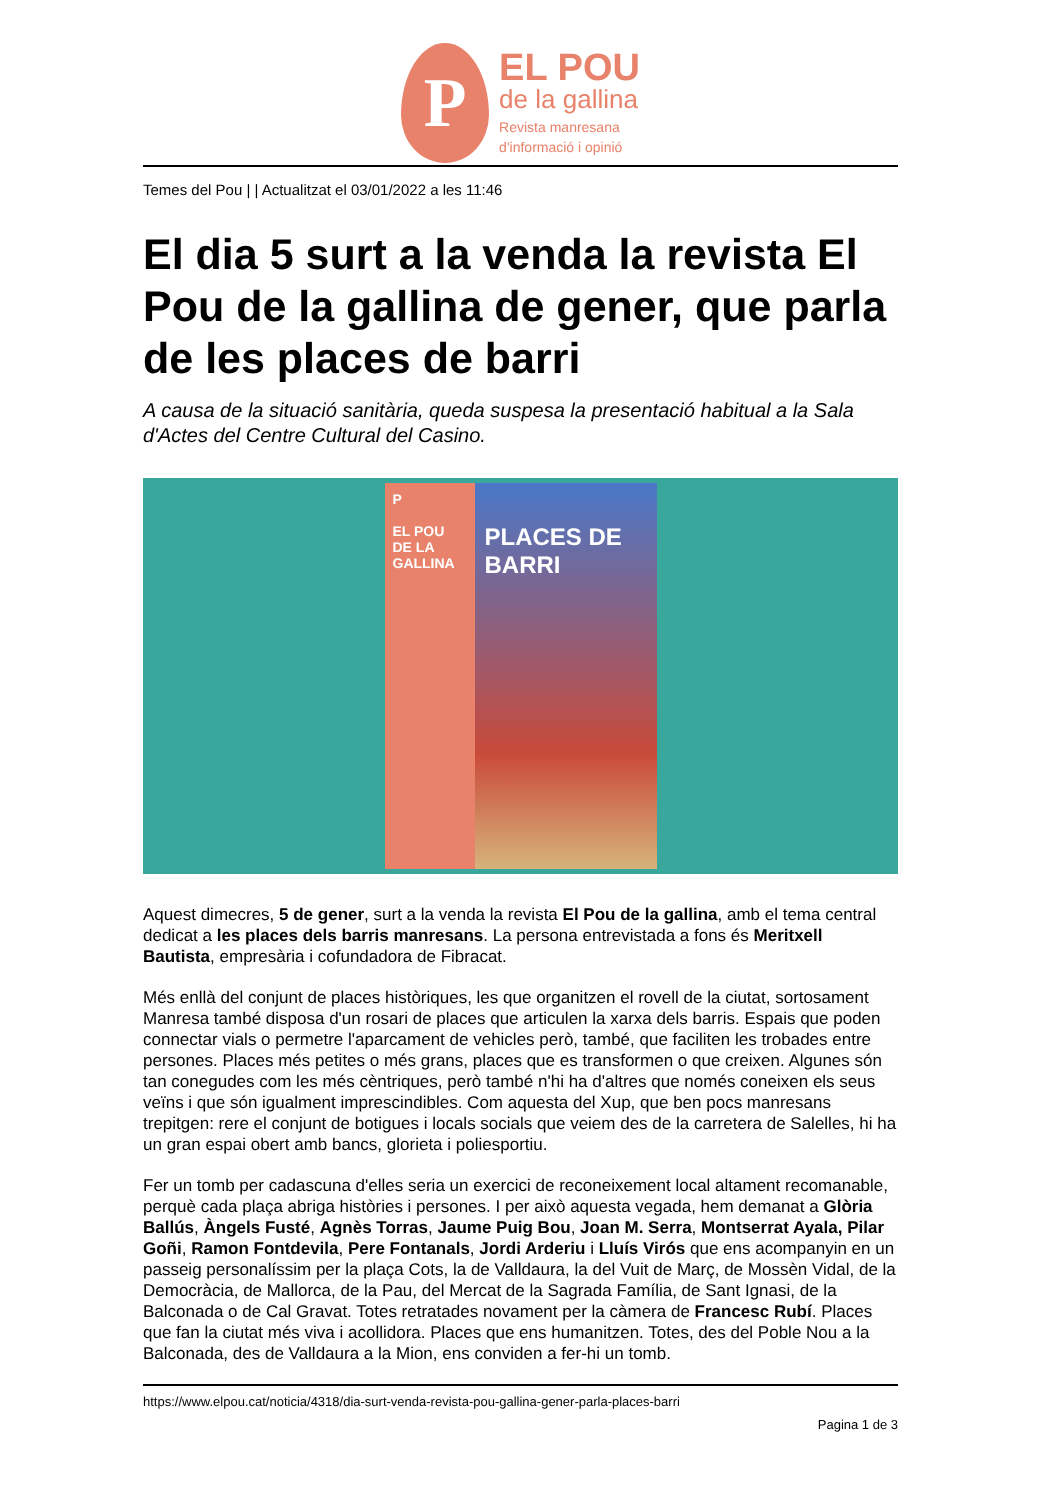P
EL POU
de la gallina
Revista manresana
d'informació i opinió
Temes del Pou | | Actualitzat el 03/01/2022 a les 11:46
El dia 5 surt a la venda la revista El Pou de la gallina de gener, que parla de les places de barri
A causa de la situació sanitària, queda suspesa la presentació habitual a la Sala d'Actes del Centre Cultural del Casino.
P
EL POU DE LA GALLINA
PLACES DE BARRI
Aquest dimecres, 5 de gener, surt a la venda la revista El Pou de la gallina, amb el tema central dedicat a les places dels barris manresans. La persona entrevistada a fons és Meritxell Bautista, empresària i cofundadora de Fibracat.
Més enllà del conjunt de places històriques, les que organitzen el rovell de la ciutat, sortosament Manresa també disposa d'un rosari de places que articulen la xarxa dels barris. Espais que poden connectar vials o permetre l'aparcament de vehicles però, també, que faciliten les trobades entre persones. Places més petites o més grans, places que es transformen o que creixen. Algunes són tan conegudes com les més cèntriques, però també n'hi ha d'altres que només coneixen els seus veïns i que són igualment imprescindibles. Com aquesta del Xup, que ben pocs manresans trepitgen: rere el conjunt de botigues i locals socials que veiem des de la carretera de Salelles, hi ha un gran espai obert amb bancs, glorieta i poliesportiu.
Fer un tomb per cadascuna d'elles seria un exercici de reconeixement local altament recomanable, perquè cada plaça abriga històries i persones. I per això aquesta vegada, hem demanat a Glòria Ballús, Àngels Fusté, Agnès Torras, Jaume Puig Bou, Joan M. Serra, Montserrat Ayala, Pilar Goñi, Ramon Fontdevila, Pere Fontanals, Jordi Arderiu i Lluís Virós que ens acompanyin en un passeig personalíssim per la plaça Cots, la de Valldaura, la del Vuit de Març, de Mossèn Vidal, de la Democràcia, de Mallorca, de la Pau, del Mercat de la Sagrada Família, de Sant Ignasi, de la Balconada o de Cal Gravat. Totes retratades novament per la càmera de Francesc Rubí. Places que fan la ciutat més viva i acollidora. Places que ens humanitzen. Totes, des del Poble Nou a la Balconada, des de Valldaura a la Mion, ens conviden a fer-hi un tomb.
https://www.elpou.cat/noticia/4318/dia-surt-venda-revista-pou-gallina-gener-parla-places-barri
Pagina 1 de 3